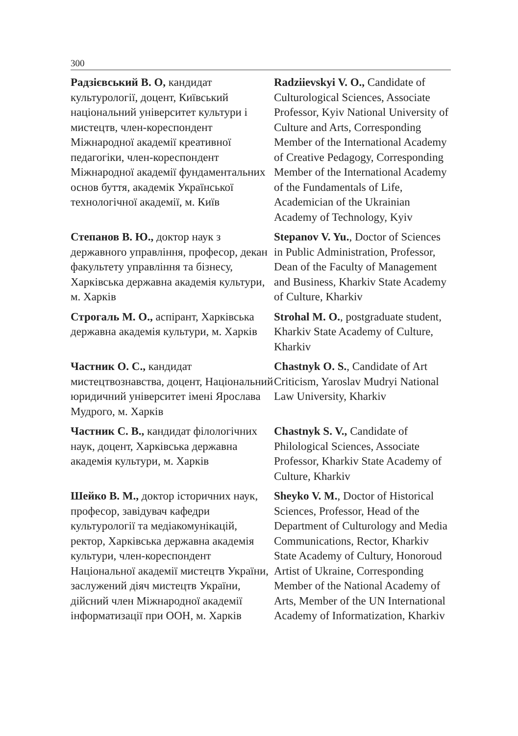300
Радзієвський В. О, кандидат культурології, доцент, Київський національний університет культури і мистецтв, член-кореспондент Міжнародної академії креативної педагогіки, член-кореспондент Міжнародної академії фундаментальних основ буття, академік Української технологічної академії, м. Київ
Radziievskyi V. O., Candidate of Culturological Sciences, Associate Professor, Kyiv National University of Culture and Arts, Corresponding Member of the International Academy of Creative Pedagogy, Corresponding Member of the International Academy of the Fundamentals of Life, Academician of the Ukrainian Academy of Technology, Kyiv
Степанов В. Ю., доктор наук з державного управління, професор, декан факультету управління та бізнесу, Харківська державна академія культури, м. Харків
Stepanov V. Yu., Doctor of Sciences in Public Administration, Professor, Dean of the Faculty of Management and Business, Kharkiv State Academy of Culture, Kharkiv
Строгаль М. О., аспірант, Харківська державна академія культури, м. Харків
Strohal M. O., postgraduate student, Kharkiv State Academy of Culture, Kharkiv
Частник О. С., кандидат мистецтвознавства, доцент, Національний юридичний університет імені Ярослава Мудрого, м. Харків
Chastnyk O. S., Candidate of Art Criticism, Yaroslav Mudryi National Law University, Kharkiv
Частник С. В., кандидат філологічних наук, доцент, Харківська державна академія культури, м. Харків
Chastnyk S. V., Candidate of Philological Sciences, Associate Professor, Kharkiv State Academy of Culture, Kharkiv
Шейко В. М., доктор історичних наук, професор, завідувач кафедри культурології та медіакомунікацій, ректор, Харківська державна академія культури, член-кореспондент Національної академії мистецтв України, заслужений діяч мистецтв України, дійсний член Міжнародної академії інформатизації при ООН, м. Харків
Sheyko V. M., Doctor of Historical Sciences, Professor, Head of the Department of Culturology and Media Communications, Rector, Kharkiv State Academy of Cultury, Honoroud Artist of Ukraine, Corresponding Member of the National Academy of Arts, Member of the UN International Academy of Informatization, Kharkiv